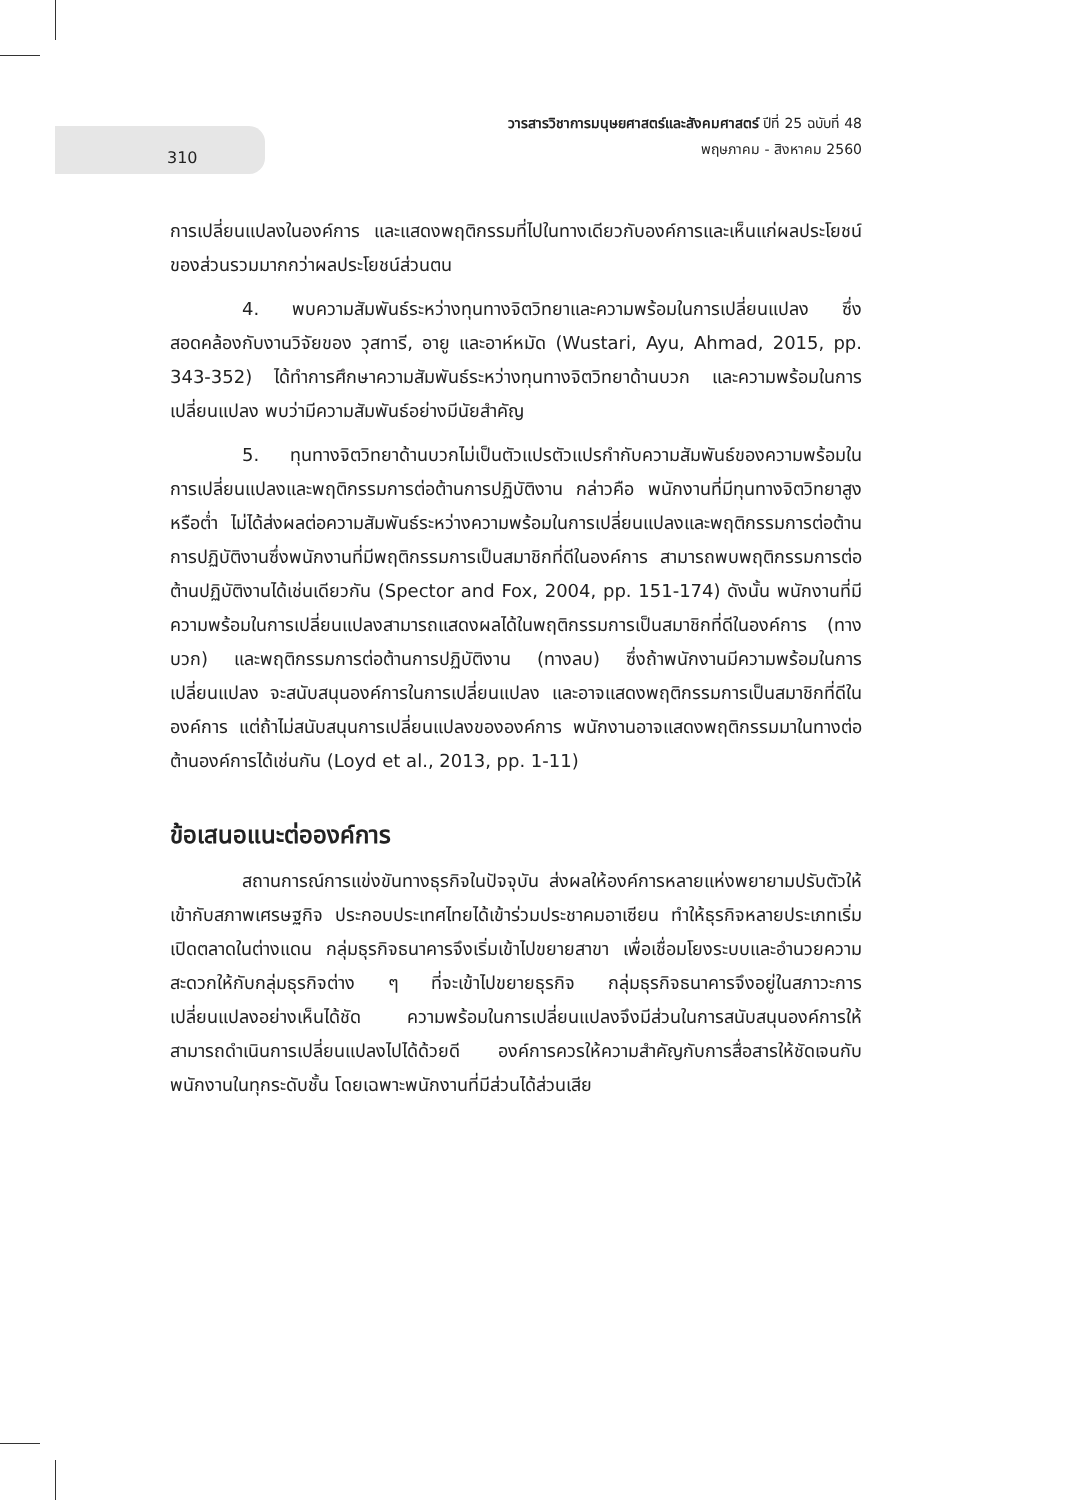310
วารสารวิชาการมนุษยศาสตร์และสังคมศาสตร์ ปีที่ 25 ฉบับที่ 48
พฤษภาคม - สิงหาคม 2560
การเปลี่ยนแปลงในองค์การ และแสดงพฤติกรรมที่ไปในทางเดียวกับองค์การและเห็นแก่ผลประโยชน์ของส่วนรวมมากกว่าผลประโยชน์ส่วนตน
4. พบความสัมพันธ์ระหว่างทุนทางจิตวิทยาและความพร้อมในการเปลี่ยนแปลง ซึ่งสอดคล้องกับงานวิจัยของ วุสทารี, อายู และอาห์หมัด (Wustari, Ayu, Ahmad, 2015, pp. 343-352) ได้ทำการศึกษาความสัมพันธ์ระหว่างทุนทางจิตวิทยาด้านบวก และความพร้อมในการเปลี่ยนแปลง พบว่ามีความสัมพันธ์อย่างมีนัยสำคัญ
5. ทุนทางจิตวิทยาด้านบวกไม่เป็นตัวแปรตัวแปรกำกับความสัมพันธ์ของความพร้อมในการเปลี่ยนแปลงและพฤติกรรมการต่อต้านการปฏิบัติงาน กล่าวคือ พนักงานที่มีทุนทางจิตวิทยาสูงหรือต่ำ ไม่ได้ส่งผลต่อความสัมพันธ์ระหว่างความพร้อมในการเปลี่ยนแปลงและพฤติกรรมการต่อต้านการปฏิบัติงานซึ่งพนักงานที่มีพฤติกรรมการเป็นสมาชิกที่ดีในองค์การ สามารถพบพฤติกรรมการต่อต้านปฏิบัติงานได้เช่นเดียวกัน (Spector and Fox, 2004, pp. 151-174) ดังนั้น พนักงานที่มีความพร้อมในการเปลี่ยนแปลงสามารถแสดงผลได้ในพฤติกรรมการเป็นสมาชิกที่ดีในองค์การ (ทางบวก) และพฤติกรรมการต่อต้านการปฏิบัติงาน (ทางลบ) ซึ่งถ้าพนักงานมีความพร้อมในการเปลี่ยนแปลง จะสนับสนุนองค์การในการเปลี่ยนแปลง และอาจแสดงพฤติกรรมการเป็นสมาชิกที่ดีในองค์การ แต่ถ้าไม่สนับสนุนการเปลี่ยนแปลงขององค์การ พนักงานอาจแสดงพฤติกรรมมาในทางต่อต้านองค์การได้เช่นกัน (Loyd et al., 2013, pp. 1-11)
ข้อเสนอแนะต่อองค์การ
สถานการณ์การแข่งขันทางธุรกิจในปัจจุบัน ส่งผลให้องค์การหลายแห่งพยายามปรับตัวให้เข้ากับสภาพเศรษฐกิจ ประกอบประเทศไทยได้เข้าร่วมประชาคมอาเซียน ทำให้ธุรกิจหลายประเภทเริ่มเปิดตลาดในต่างแดน กลุ่มธุรกิจธนาคารจึงเริ่มเข้าไปขยายสาขา เพื่อเชื่อมโยงระบบและอำนวยความสะดวกให้กับกลุ่มธุรกิจต่าง ๆ ที่จะเข้าไปขยายธุรกิจ กลุ่มธุรกิจธนาคารจึงอยู่ในสภาวะการเปลี่ยนแปลงอย่างเห็นได้ชัด ความพร้อมในการเปลี่ยนแปลงจึงมีส่วนในการสนับสนุนองค์การให้สามารถดำเนินการเปลี่ยนแปลงไปได้ด้วยดี องค์การควรให้ความสำคัญกับการสื่อสารให้ชัดเจนกับพนักงานในทุกระดับชั้น โดยเฉพาะพนักงานที่มีส่วนได้ส่วนเสีย